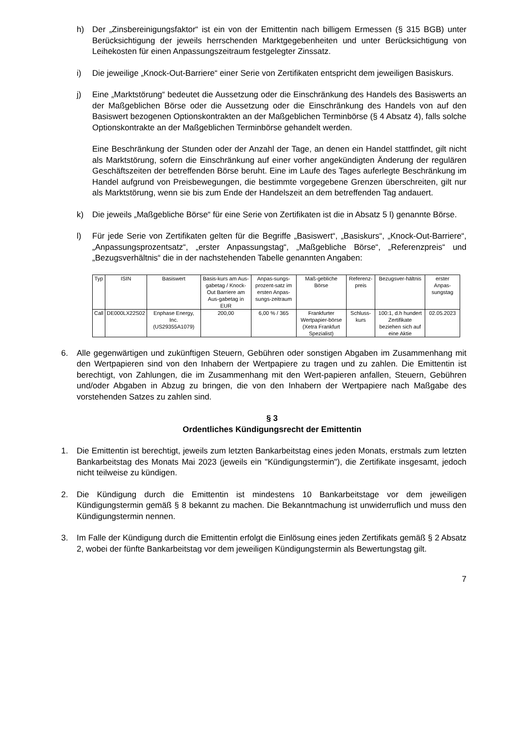h) Der „Zinsbereinigungsfaktor“ ist ein von der Emittentin nach billigem Ermessen (§ 315 BGB) unter Berücksichtigung der jeweils herrschenden Marktgegebenheiten und unter Berücksichtigung von Leihekosten für einen Anpassungszeitraum festgelegter Zinssatz.
i) Die jeweilige „Knock-Out-Barriere“ einer Serie von Zertifikaten entspricht dem jeweiligen Basiskurs.
j) Eine „Marktstörung“ bedeutet die Aussetzung oder die Einschränkung des Handels des Basiswerts an der Maßgeblichen Börse oder die Aussetzung oder die Einschränkung des Handels von auf den Basiswert bezogenen Optionskontrakten an der Maßgeblichen Terminbörse (§ 4 Absatz 4), falls solche Optionskontrakte an der Maßgeblichen Terminbörse gehandelt werden.
Eine Beschränkung der Stunden oder der Anzahl der Tage, an denen ein Handel stattfindet, gilt nicht als Marktstörung, sofern die Einschränkung auf einer vorher angekündigten Änderung der regulären Geschäftszeiten der betreffenden Börse beruht. Eine im Laufe des Tages auferlegte Beschränkung im Handel aufgrund von Preisbewegungen, die bestimmte vorgegebene Grenzen überschreiten, gilt nur als Marktstörung, wenn sie bis zum Ende der Handelszeit an dem betreffenden Tag andauert.
k) Die jeweils „Maßgebliche Börse“ für eine Serie von Zertifikaten ist die in Absatz 5 l) genannte Börse.
l) Für jede Serie von Zertifikaten gelten für die Begriffe „Basiswert“, „Basiskurs“, „Knock-Out-Barriere“, „Anpassungsprozentsatz“, „erster Anpassungstag“, „Maßgebliche Börse“, „Referenzpreis“ und „Bezugsverhältnis“ die in der nachstehenden Tabelle genannten Angaben:
| Typ | ISIN | Basiswert | Basis-kurs am Aus-gabetag / Knock-Out Barriere am Aus-gabetag in EUR | Anpas-sungs-prozent-satz im ersten Anpas-sungs-zeitraum | Maß-gebliche Börse | Referenz-preis | Bezugsver-hältnis | erster Anpas-sungstag |
| --- | --- | --- | --- | --- | --- | --- | --- | --- |
| Call | DE000LX22S02 | Enphase Energy, Inc. (US29355A1079) | 200,00 | 6,00 % / 365 | Frankfurter Wertpapier-börse (Xetra Frankfurt Spezialist) | Schluss-kurs | 100:1, d.h hundert Zertifikate beziehen sich auf eine Aktie | 02.05.2023 |
6. Alle gegenwärtigen und zukünftigen Steuern, Gebühren oder sonstigen Abgaben im Zusammenhang mit den Wertpapieren sind von den Inhabern der Wertpapiere zu tragen und zu zahlen. Die Emittentin ist berechtigt, von Zahlungen, die im Zusammenhang mit den Wert-papieren anfallen, Steuern, Gebühren und/oder Abgaben in Abzug zu bringen, die von den Inhabern der Wertpapiere nach Maßgabe des vorstehenden Satzes zu zahlen sind.
§ 3
Ordentliches Kündigungsrecht der Emittentin
1. Die Emittentin ist berechtigt, jeweils zum letzten Bankarbeitstag eines jeden Monats, erstmals zum letzten Bankarbeitstag des Monats Mai 2023 (jeweils ein "Kündigungstermin"), die Zertifikate insgesamt, jedoch nicht teilweise zu kündigen.
2. Die Kündigung durch die Emittentin ist mindestens 10 Bankarbeitstage vor dem jeweiligen Kündigungstermin gemäß § 8 bekannt zu machen. Die Bekanntmachung ist unwiderruflich und muss den Kündigungstermin nennen.
3. Im Falle der Kündigung durch die Emittentin erfolgt die Einlösung eines jeden Zertifikats gemäß § 2 Absatz 2, wobei der fünfte Bankarbeitstag vor dem jeweiligen Kündigungstermin als Bewertungstag gilt.
7